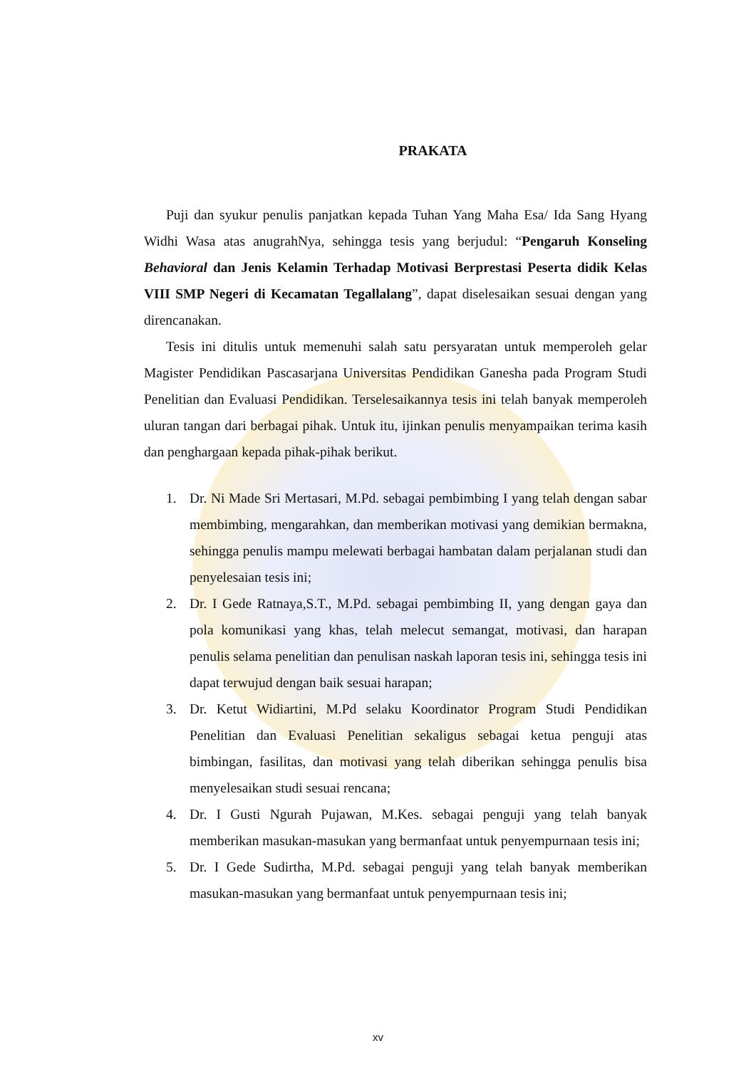PRAKATA
Puji dan syukur penulis panjatkan kepada Tuhan Yang Maha Esa/ Ida Sang Hyang Widhi Wasa atas anugrahNya, sehingga tesis yang berjudul: “Pengaruh Konseling Behavioral dan Jenis Kelamin Terhadap Motivasi Berprestasi Peserta didik Kelas VIII SMP Negeri di Kecamatan Tegallalang”, dapat diselesaikan sesuai dengan yang direncanakan.
Tesis ini ditulis untuk memenuhi salah satu persyaratan untuk memperoleh gelar Magister Pendidikan Pascasarjana Universitas Pendidikan Ganesha pada Program Studi Penelitian dan Evaluasi Pendidikan. Terselesaikannya tesis ini telah banyak memperoleh uluran tangan dari berbagai pihak. Untuk itu, ijinkan penulis menyampaikan terima kasih dan penghargaan kepada pihak-pihak berikut.
1. Dr. Ni Made Sri Mertasari, M.Pd. sebagai pembimbing I yang telah dengan sabar membimbing, mengarahkan, dan memberikan motivasi yang demikian bermakna, sehingga penulis mampu melewati berbagai hambatan dalam perjalanan studi dan penyelesaian tesis ini;
2. Dr. I Gede Ratnaya,S.T., M.Pd. sebagai pembimbing II, yang dengan gaya dan pola komunikasi yang khas, telah melecut semangat, motivasi, dan harapan penulis selama penelitian dan penulisan naskah laporan tesis ini, sehingga tesis ini dapat terwujud dengan baik sesuai harapan;
3. Dr. Ketut Widiartini, M.Pd selaku Koordinator Program Studi Pendidikan Penelitian dan Evaluasi Penelitian sekaligus sebagai ketua penguji atas bimbingan, fasilitas, dan motivasi yang telah diberikan sehingga penulis bisa menyelesaikan studi sesuai rencana;
4. Dr. I Gusti Ngurah Pujawan, M.Kes. sebagai penguji yang telah banyak memberikan masukan-masukan yang bermanfaat untuk penyempurnaan tesis ini;
5. Dr. I Gede Sudirtha, M.Pd. sebagai penguji yang telah banyak memberikan masukan-masukan yang bermanfaat untuk penyempurnaan tesis ini;
xv